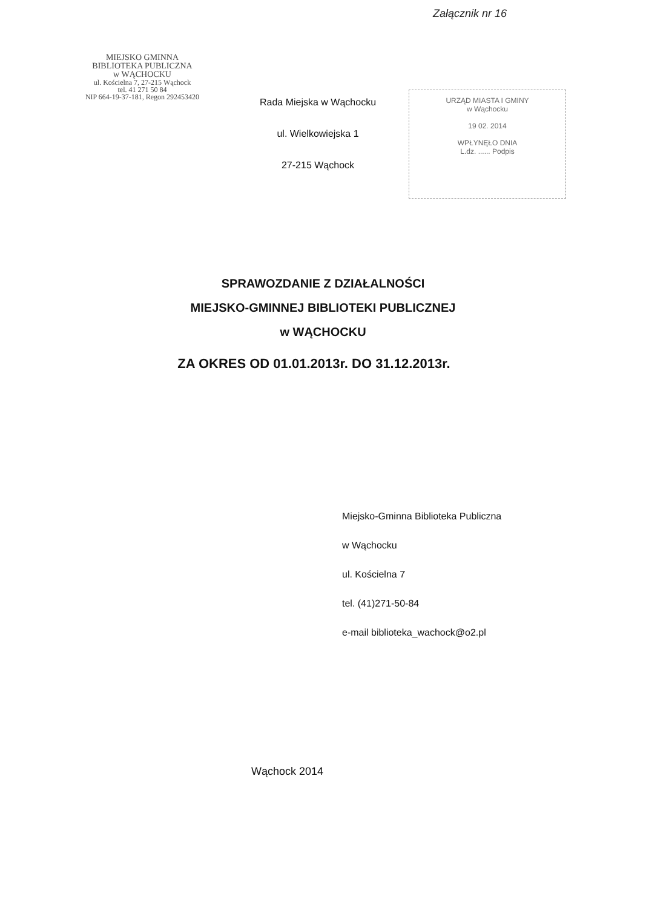Załącznik nr 16
MIEJSKO GMINNA
BIBLIOTEKA PUBLICZNA
w WĄCHOCKU
ul. Kościelna 7, 27-215 Wąchock
tel. 41 271 50 84
NIP 664-19-37-181, Regon 292453420
Rada Miejska w Wąchocku
ul. Wielkowiejska 1
27-215 Wąchock
URZĄD MIASTA I GMINY
w Wąchocku
19 02. 2014
WPŁYNĘŁO DNIA
L.dz. ...... Podpis
SPRAWOZDANIE Z DZIAŁALNOŚCI
MIEJSKO-GMINNEJ BIBLIOTEKI PUBLICZNEJ
w WĄCHOCKU
ZA OKRES OD 01.01.2013r. DO 31.12.2013r.
Miejsko-Gminna Biblioteka Publiczna
w Wąchocku
ul. Kościelna 7
tel. (41)271-50-84
e-mail biblioteka_wachock@o2.pl
Wąchock 2014